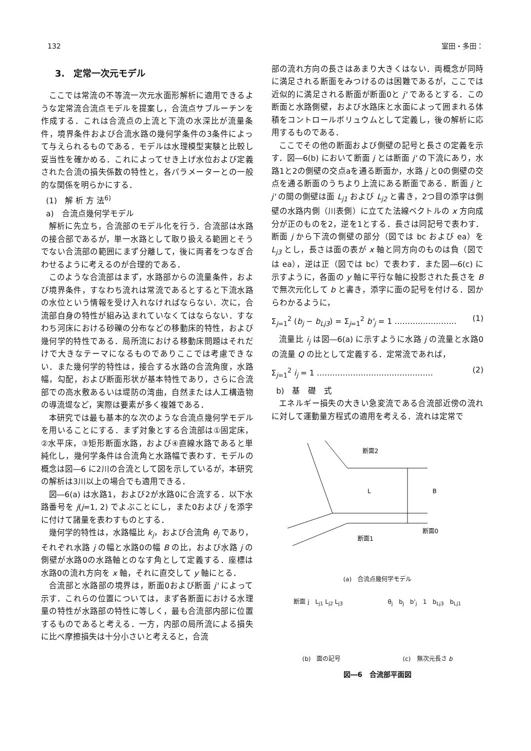132 室田・多田：
3.　定常一次元モデル
ここでは常流の不等流一次元水面形解析に適用できるような定常流合流点モデルを提案し，合流点サブルーチンを作成する．これは合流点の上流と下流の水深比が流量条件，境界条件および合流水路の幾何学条件の3条件によって与えられるものである．モデルは水理模型実験と比較し妥当性を確かめる．これによってせき上げ水位および定義された合流の損失係数の特性と，各パラメーターとの一般的な関係を明らかにする．
(1)　解 析 方 法<sup>6)</sup>
a)　合流点幾何学モデル
解析に先立ち，合流部のモデル化を行う．合流部は水路の接合部であるが，単一水路として取り扱える範囲とそうでない合流部の範囲にまず分離して，後に両者をつなぎ合わせるように考えるのが合理的である．
このような合流部はまず，水路部からの流量条件，および境界条件，すなわち流れは常流であるとすると下流水路の水位という情報を受け入れなければならない．次に，合流部自身の特性が組み込まれていなくてはならない．すなわち河床における砂礫の分布などの移動床的特性，および幾何学的特性である．局所流における移動床問題はそれだけで大きなテーマになるものでありここでは考慮できない．また幾何学的特性は，接合する水路の合流角度，水路幅，勾配，および断面形状が基本特性であり，さらに合流部での高水敷あるいは堤防の湾曲，自然または人工構造物の導流堤など，実際は要素が多く複雑である．
本研究では最も基本的な次のような合流点幾何学モデルを用いることにする．まず対象とする合流部は①固定床，②水平床，③矩形断面水路，および④直線水路であると単純化し，幾何学条件は合流角と水路幅で表わす．モデルの概念は図―6 に2川の合流として図を示しているが，本研究の解析は3川以上の場合でも適用できる．
図―6(a) は水路1，および2が水路0に合流する．以下水路番号を j(j=1, 2) でよぶことにし，また0および j を添字に付けて諸量を表わすものとする．
幾何学的特性は，水路幅比 k<sub>j</sub>，および合流角 θ<sub>j</sub> であり，それぞれ水路 j の幅と水路0の幅 B の比，および水路 j の側壁が水路0の水路軸とのなす角として定義する．座標は水路0の流れ方向を x 軸，それに直交して y 軸にとる．
合流部と水路部の境界は，断面0および断面 j' によって示す．これらの位置については，まず各断面における水理量の特性が水路部の特性に等しく，最も合流部内部に位置するものであると考える．一方，内部の局所流による損失に比べ摩擦損失は十分小さいと考えると，合流
部の流れ方向の長さはあまり大きくはない．両概念が同時に満足される断面をみつけるのは困難であるが，ここでは近似的に満足される断面が断面0と j' であるとする．この断面と水路側壁，および水路床と水面によって囲まれる体積をコントロールボリュウムとして定義し，後の解析に応用するものである．
ここでその他の断面および側壁の記号と長さの定義を示す．図―6(b) において断面 j とは断面 j' の下流にあり，水路1と2の側壁の交点aを通る断面か，水路 j と0の側壁の交点を通る断面のうちより上流にある断面である．断面 j と j' の間の側壁は面 L<sub>j1</sub> および L<sub>j2</sub> と書き，2つ目の添字は側壁の水路内側（川表側）に立てた法線ベクトルの x 方向成分が正のものを2，逆を1とする．長さは同記号で表わす．断面 j から下流の側壁の部分（図では bc および ea）を L<sub>j3</sub> とし，長さは面の表が x 軸と同方向のものは負（図では ea），逆は正（図では bc）で表わす．また図―6(c) に示すように，各面の y 軸に平行な軸に投影された長さを B で無次元化して b と書き，添字に面の記号を付ける．図からわかるように，
Σ<sub>j=1</sub><sup>2</sup> (b<sub>j</sub> − b<sub>Lj3</sub>) = Σ<sub>j=1</sub><sup>2</sup> b'<sub>j</sub> = 1 …………………… (1)
流量比 i<sub>j</sub> は図―6(a) に示すように水路 j の流量と水路0の流量 Q の比として定義する．定常流であれば，
Σ<sub>j=1</sub><sup>2</sup> i<sub>j</sub> = 1 ……………………………………… (2)
b)　基　礎　式
エネルギー損失の大きい急変流である合流部近傍の流れに対して運動量方程式の適用を考える．流れは定常で
L
B
断面0
断面2
断面1
(a)　合流点幾何学モデル
断面 j　L<sub>j1</sub> L<sub>j2</sub> L<sub>j3</sub> θ<sub>j</sub>　b<sub>j</sub>　b'<sub>j</sub>　1　b<sub>Lj3</sub>　b<sub>Lj1</sub>
(b)　面の記号 (c)　無次元長さ b
図―6　合流部平面図